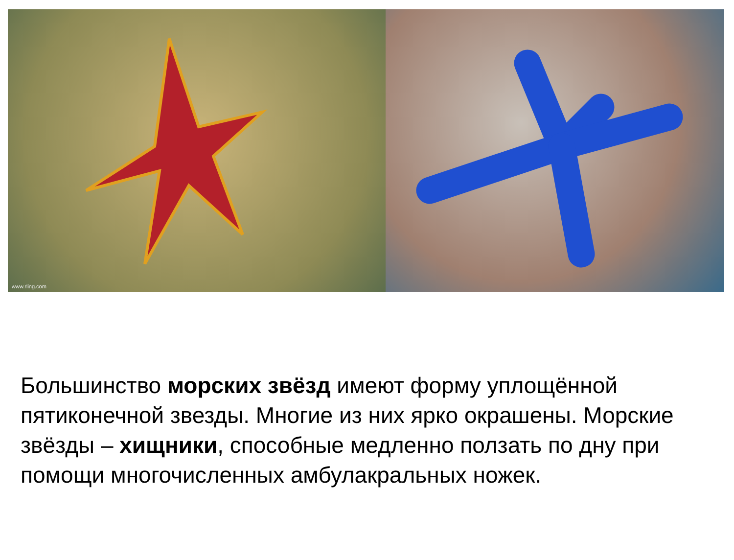www.rling.com
Большинство морских звёзд имеют форму уплощённой пятиконечной звезды. Многие из них ярко окрашены. Морские звёзды – хищники, способные медленно ползать по дну при помощи многочисленных амбулакральных ножек.